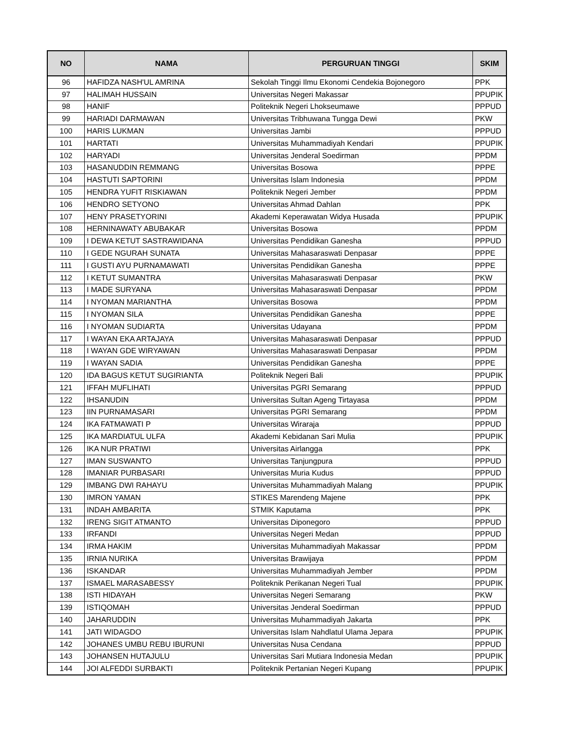| NO | NAMA | PERGURUAN TINGGI | SKIM |
| --- | --- | --- | --- |
| 96 | HAFIDZA NASH'UL AMRINA | Sekolah Tinggi Ilmu Ekonomi Cendekia Bojonegoro | PPK |
| 97 | HALIMAH HUSSAIN | Universitas Negeri Makassar | PPUPIK |
| 98 | HANIF | Politeknik Negeri Lhokseumawe | PPPUD |
| 99 | HARIADI DARMAWAN | Universitas Tribhuwana Tungga Dewi | PKW |
| 100 | HARIS LUKMAN | Universitas Jambi | PPPUD |
| 101 | HARTATI | Universitas Muhammadiyah Kendari | PPUPIK |
| 102 | HARYADI | Universitas Jenderal Soedirman | PPDM |
| 103 | HASANUDDIN REMMANG | Universitas Bosowa | PPPE |
| 104 | HASTUTI SAPTORINI | Universitas Islam Indonesia | PPDM |
| 105 | HENDRA YUFIT RISKIAWAN | Politeknik Negeri Jember | PPDM |
| 106 | HENDRO SETYONO | Universitas Ahmad Dahlan | PPK |
| 107 | HENY PRASETYORINI | Akademi Keperawatan Widya Husada | PPUPIK |
| 108 | HERNINAWATY ABUBAKAR | Universitas Bosowa | PPDM |
| 109 | I DEWA KETUT SASTRAWIDANA | Universitas Pendidikan Ganesha | PPPUD |
| 110 | I GEDE NGURAH SUNATA | Universitas Mahasaraswati Denpasar | PPPE |
| 111 | I GUSTI AYU PURNAMAWATI | Universitas Pendidikan Ganesha | PPPE |
| 112 | I KETUT SUMANTRA | Universitas Mahasaraswati Denpasar | PKW |
| 113 | I MADE SURYANA | Universitas Mahasaraswati Denpasar | PPDM |
| 114 | I NYOMAN MARIANTHA | Universitas Bosowa | PPDM |
| 115 | I NYOMAN SILA | Universitas Pendidikan Ganesha | PPPE |
| 116 | I NYOMAN SUDIARTA | Universitas Udayana | PPDM |
| 117 | I WAYAN EKA ARTAJAYA | Universitas Mahasaraswati Denpasar | PPPUD |
| 118 | I WAYAN GDE WIRYAWAN | Universitas Mahasaraswati Denpasar | PPDM |
| 119 | I WAYAN SADIA | Universitas Pendidikan Ganesha | PPPE |
| 120 | IDA BAGUS KETUT SUGIRIANTA | Politeknik Negeri Bali | PPUPIK |
| 121 | IFFAH MUFLIHATI | Universitas PGRI Semarang | PPPUD |
| 122 | IHSANUDIN | Universitas Sultan Ageng Tirtayasa | PPDM |
| 123 | IIN PURNAMASARI | Universitas PGRI Semarang | PPDM |
| 124 | IKA FATMAWATI P | Universitas Wiraraja | PPPUD |
| 125 | IKA MARDIATUL ULFA | Akademi Kebidanan Sari Mulia | PPUPIK |
| 126 | IKA NUR PRATIWI | Universitas Airlangga | PPK |
| 127 | IMAN SUSWANTO | Universitas Tanjungpura | PPPUD |
| 128 | IMANIAR PURBASARI | Universitas Muria Kudus | PPPUD |
| 129 | IMBANG DWI RAHAYU | Universitas Muhammadiyah Malang | PPUPIK |
| 130 | IMRON YAMAN | STIKES Marendeng Majene | PPK |
| 131 | INDAH AMBARITA | STMIK Kaputama | PPK |
| 132 | IRENG SIGIT ATMANTO | Universitas Diponegoro | PPPUD |
| 133 | IRFANDI | Universitas Negeri Medan | PPPUD |
| 134 | IRMA HAKIM | Universitas Muhammadiyah Makassar | PPDM |
| 135 | IRNIA NURIKA | Universitas Brawijaya | PPDM |
| 136 | ISKANDAR | Universitas Muhammadiyah Jember | PPDM |
| 137 | ISMAEL MARASABESSY | Politeknik Perikanan Negeri Tual | PPUPIK |
| 138 | ISTI HIDAYAH | Universitas Negeri Semarang | PKW |
| 139 | ISTIQOMAH | Universitas Jenderal Soedirman | PPPUD |
| 140 | JAHARUDDIN | Universitas Muhammadiyah Jakarta | PPK |
| 141 | JATI WIDAGDO | Universitas Islam Nahdlatul Ulama Jepara | PPUPIK |
| 142 | JOHANES UMBU REBU IBURUNI | Universitas Nusa Cendana | PPPUD |
| 143 | JOHANSEN HUTAJULU | Universitas Sari Mutiara Indonesia Medan | PPUPIK |
| 144 | JOI ALFEDDI SURBAKTI | Politeknik Pertanian Negeri Kupang | PPUPIK |